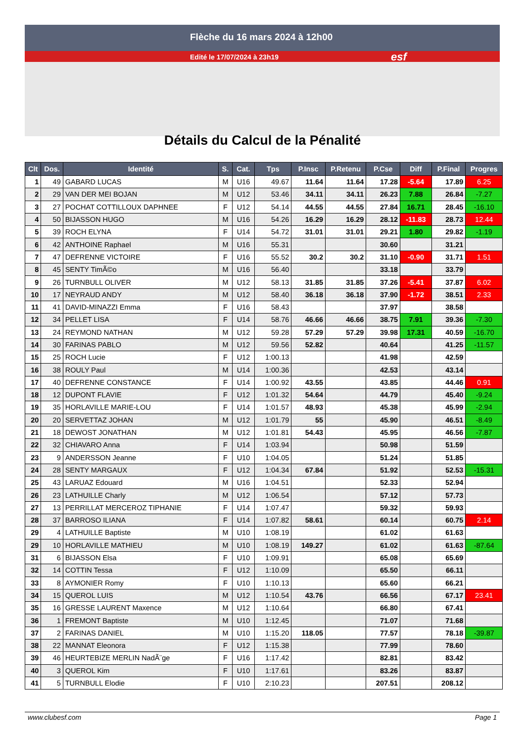Flèche du 16 mars 2024 à 12h00
Edité le 17/07/2024 à 23h19 esf
Détails du Calcul de la Pénalité
| Clt | Dos. | Identité | S. | Cat. | Tps | P.Insc | P.Retenu | P.Cse | Diff | P.Final | Progres |
| --- | --- | --- | --- | --- | --- | --- | --- | --- | --- | --- | --- |
| 1 | 49 | GABARD LUCAS | M | U16 | 49.67 | 11.64 | 11.64 | 17.28 | -5.64 | 17.89 | 6.25 |
| 2 | 29 | VAN DER MEI BOJAN | M | U12 | 53.46 | 34.11 | 34.11 | 26.23 | 7.88 | 26.84 | -7.27 |
| 3 | 27 | POCHAT COTTILLOUX DAPHNEE | F | U12 | 54.14 | 44.55 | 44.55 | 27.84 | 16.71 | 28.45 | -16.10 |
| 4 | 50 | BIJASSON HUGO | M | U16 | 54.26 | 16.29 | 16.29 | 28.12 | -11.83 | 28.73 | 12.44 |
| 5 | 39 | ROCH ELYNA | F | U14 | 54.72 | 31.01 | 31.01 | 29.21 | 1.80 | 29.82 | -1.19 |
| 6 | 42 | ANTHOINE Raphael | M | U16 | 55.31 | | | 30.60 | | 31.21 | |
| 7 | 47 | DEFRENNE VICTOIRE | F | U16 | 55.52 | 30.2 | 30.2 | 31.10 | -0.90 | 31.71 | 1.51 |
| 8 | 45 | SENTY TimÃ©o | M | U16 | 56.40 | | | 33.18 | | 33.79 | |
| 9 | 26 | TURNBULL OLIVER | M | U12 | 58.13 | 31.85 | 31.85 | 37.26 | -5.41 | 37.87 | 6.02 |
| 10 | 17 | NEYRAUD ANDY | M | U12 | 58.40 | 36.18 | 36.18 | 37.90 | -1.72 | 38.51 | 2.33 |
| 11 | 41 | DAVID-MINAZZI Emma | F | U16 | 58.43 | | | 37.97 | | 38.58 | |
| 12 | 34 | PELLET LISA | F | U14 | 58.76 | 46.66 | 46.66 | 38.75 | 7.91 | 39.36 | -7.30 |
| 13 | 24 | REYMOND NATHAN | M | U12 | 59.28 | 57.29 | 57.29 | 39.98 | 17.31 | 40.59 | -16.70 |
| 14 | 30 | FARINAS PABLO | M | U12 | 59.56 | 52.82 | | 40.64 | | 41.25 | -11.57 |
| 15 | 25 | ROCH Lucie | F | U12 | 1:00.13 | | | 41.98 | | 42.59 | |
| 16 | 38 | ROULY Paul | M | U14 | 1:00.36 | | | 42.53 | | 43.14 | |
| 17 | 40 | DEFRENNE CONSTANCE | F | U14 | 1:00.92 | 43.55 | | 43.85 | | 44.46 | 0.91 |
| 18 | 12 | DUPONT FLAVIE | F | U12 | 1:01.32 | 54.64 | | 44.79 | | 45.40 | -9.24 |
| 19 | 35 | HORLAVILLE MARIE-LOU | F | U14 | 1:01.57 | 48.93 | | 45.38 | | 45.99 | -2.94 |
| 20 | 20 | SERVETTAZ JOHAN | M | U12 | 1:01.79 | 55 | | 45.90 | | 46.51 | -8.49 |
| 21 | 18 | DEWOST JONATHAN | M | U12 | 1:01.81 | 54.43 | | 45.95 | | 46.56 | -7.87 |
| 22 | 32 | CHIAVARO Anna | F | U14 | 1:03.94 | | | 50.98 | | 51.59 | |
| 23 | 9 | ANDERSSON Jeanne | F | U10 | 1:04.05 | | | 51.24 | | 51.85 | |
| 24 | 28 | SENTY MARGAUX | F | U12 | 1:04.34 | 67.84 | | 51.92 | | 52.53 | -15.31 |
| 25 | 43 | LARUAZ Edouard | M | U16 | 1:04.51 | | | 52.33 | | 52.94 | |
| 26 | 23 | LATHUILLE Charly | M | U12 | 1:06.54 | | | 57.12 | | 57.73 | |
| 27 | 13 | PERRILLAT MERCEROZ TIPHANIE | F | U14 | 1:07.47 | | | 59.32 | | 59.93 | |
| 28 | 37 | BARROSO ILIANA | F | U14 | 1:07.82 | 58.61 | | 60.14 | | 60.75 | 2.14 |
| 29 | 4 | LATHUILLE Baptiste | M | U10 | 1:08.19 | | | 61.02 | | 61.63 | |
| 29 | 10 | HORLAVILLE MATHIEU | M | U10 | 1:08.19 | 149.27 | | 61.02 | | 61.63 | -87.64 |
| 31 | 6 | BIJASSON Elsa | F | U10 | 1:09.91 | | | 65.08 | | 65.69 | |
| 32 | 14 | COTTIN Tessa | F | U12 | 1:10.09 | | | 65.50 | | 66.11 | |
| 33 | 8 | AYMONIER Romy | F | U10 | 1:10.13 | | | 65.60 | | 66.21 | |
| 34 | 15 | QUEROL LUIS | M | U12 | 1:10.54 | 43.76 | | 66.56 | | 67.17 | 23.41 |
| 35 | 16 | GRESSE LAURENT Maxence | M | U12 | 1:10.64 | | | 66.80 | | 67.41 | |
| 36 | 1 | FREMONT Baptiste | M | U10 | 1:12.45 | | | 71.07 | | 71.68 | |
| 37 | 2 | FARINAS DANIEL | M | U10 | 1:15.20 | 118.05 | | 77.57 | | 78.18 | -39.87 |
| 38 | 22 | MANNAT Eleonora | F | U12 | 1:15.38 | | | 77.99 | | 78.60 | |
| 39 | 46 | HEURTEBIZE MERLIN NadÃ¨ge | F | U16 | 1:17.42 | | | 82.81 | | 83.42 | |
| 40 | 3 | QUEROL Kim | F | U10 | 1:17.61 | | | 83.26 | | 83.87 | |
| 41 | 5 | TURNBULL Elodie | F | U10 | 2:10.23 | | | 207.51 | | 208.12 | |
www.clubesf.com Page 1